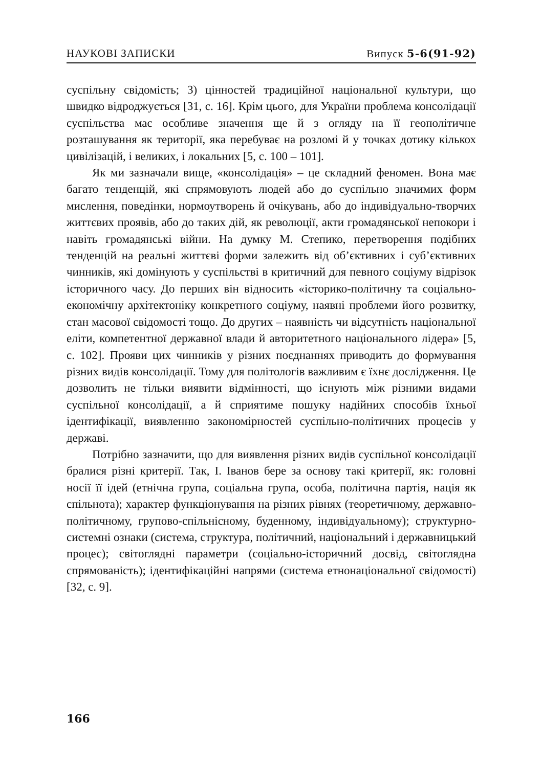НАУКОВІ ЗАПИСКИ Випуск 5-6(91-92)
суспільну свідомість; 3) цінностей традиційної національної культури, що швидко відроджується [31, с. 16]. Крім цього, для України проблема консолідації суспільства має особливе значення ще й з огляду на її геополітичне розташування як території, яка перебуває на розломі й у точках дотику кількох цивілізацій, і великих, і локальних [5, с. 100 – 101].
Як ми зазначали вище, «консолідація» – це складний феномен. Вона має багато тенденцій, які спрямовують людей або до суспільно значимих форм мислення, поведінки, нормоутворень й очікувань, або до індивідуально-творчих життєвих проявів, або до таких дій, як революції, акти громадянської непокори і навіть громадянські війни. На думку М. Степико, перетворення подібних тенденцій на реальні життєві форми залежить від об’єктивних і суб’єктивних чинників, які домінують у суспільстві в критичний для певного соціуму відрізок історичного часу. До перших він відносить «історико-політичну та соціально-економічну архітектоніку конкретного соціуму, наявні проблеми його розвитку, стан масової свідомості тощо. До других – наявність чи відсутність національної еліти, компетентної державної влади й авторитетного національного лідера» [5, с. 102]. Прояви цих чинників у різних поєднаннях приводить до формування різних видів консолідації. Тому для політологів важливим є їхнє дослідження. Це дозволить не тільки виявити відмінності, що існують між різними видами суспільної консолідації, а й сприятиме пошуку надійних способів їхньої ідентифікації, виявленню закономірностей суспільно-політичних процесів у державі.
Потрібно зазначити, що для виявлення різних видів суспільної консолідації бралися різні критерії. Так, І. Іванов бере за основу такі критерії, як: головні носії її ідей (етнічна група, соціальна група, особа, політична партія, нація як спільнота); характер функціонування на різних рівнях (теоретичному, державно-політичному, групово-спільнісному, буденному, індивідуальному); структурно-системні ознаки (система, структура, політичний, національний і державницький процес); світоглядні параметри (соціально-історичний досвід, світоглядна спрямованість); ідентифікаційні напрями (система етнонаціональної свідомості) [32, с. 9].
166